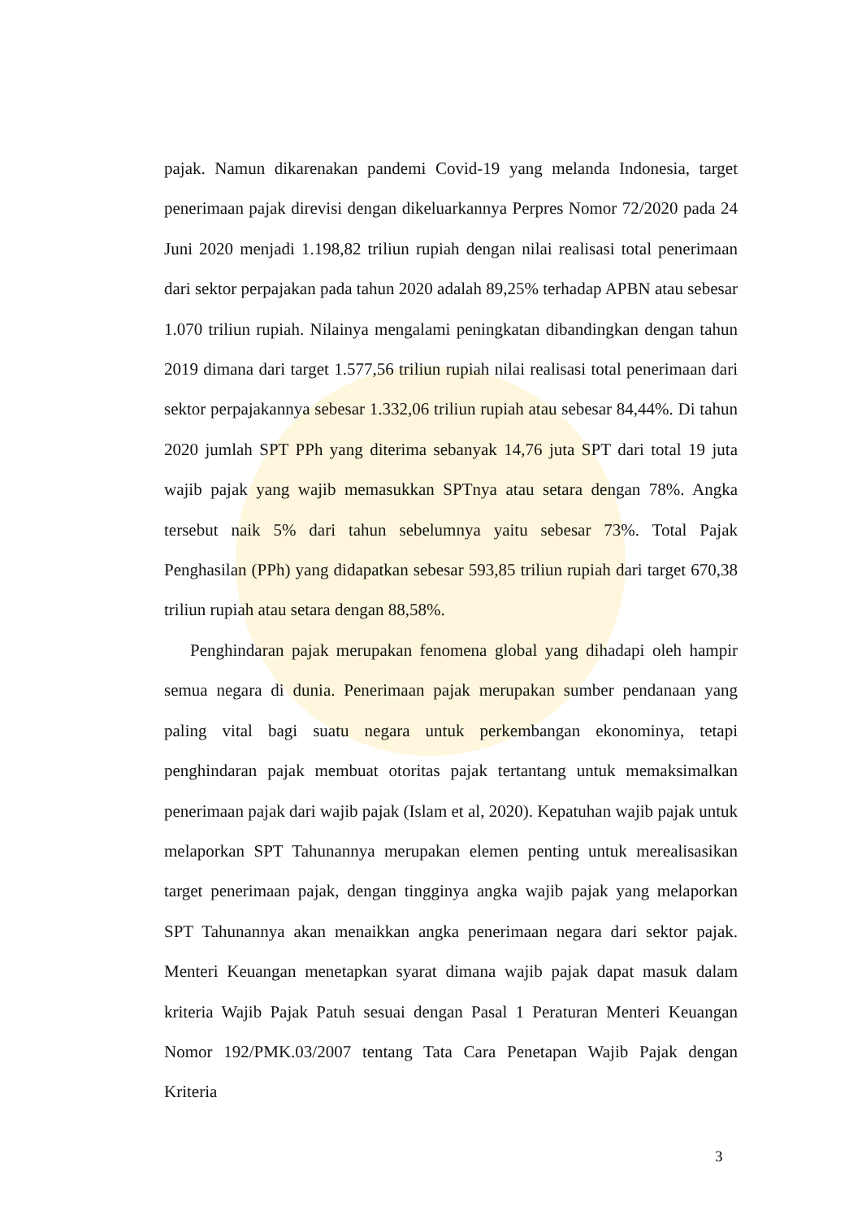pajak. Namun dikarenakan pandemi Covid-19 yang melanda Indonesia, target penerimaan pajak direvisi dengan dikeluarkannya Perpres Nomor 72/2020 pada 24 Juni 2020 menjadi 1.198,82 triliun rupiah dengan nilai realisasi total penerimaan dari sektor perpajakan pada tahun 2020 adalah 89,25% terhadap APBN atau sebesar 1.070 triliun rupiah. Nilainya mengalami peningkatan dibandingkan dengan tahun 2019 dimana dari target 1.577,56 triliun rupiah nilai realisasi total penerimaan dari sektor perpajakannya sebesar 1.332,06 triliun rupiah atau sebesar 84,44%. Di tahun 2020 jumlah SPT PPh yang diterima sebanyak 14,76 juta SPT dari total 19 juta wajib pajak yang wajib memasukkan SPTnya atau setara dengan 78%. Angka tersebut naik 5% dari tahun sebelumnya yaitu sebesar 73%. Total Pajak Penghasilan (PPh) yang didapatkan sebesar 593,85 triliun rupiah dari target 670,38 triliun rupiah atau setara dengan 88,58%.
Penghindaran pajak merupakan fenomena global yang dihadapi oleh hampir semua negara di dunia. Penerimaan pajak merupakan sumber pendanaan yang paling vital bagi suatu negara untuk perkembangan ekonominya, tetapi penghindaran pajak membuat otoritas pajak tertantang untuk memaksimalkan penerimaan pajak dari wajib pajak (Islam et al, 2020). Kepatuhan wajib pajak untuk melaporkan SPT Tahunannya merupakan elemen penting untuk merealisasikan target penerimaan pajak, dengan tingginya angka wajib pajak yang melaporkan SPT Tahunannya akan menaikkan angka penerimaan negara dari sektor pajak. Menteri Keuangan menetapkan syarat dimana wajib pajak dapat masuk dalam kriteria Wajib Pajak Patuh sesuai dengan Pasal 1 Peraturan Menteri Keuangan Nomor 192/PMK.03/2007 tentang Tata Cara Penetapan Wajib Pajak dengan Kriteria
3